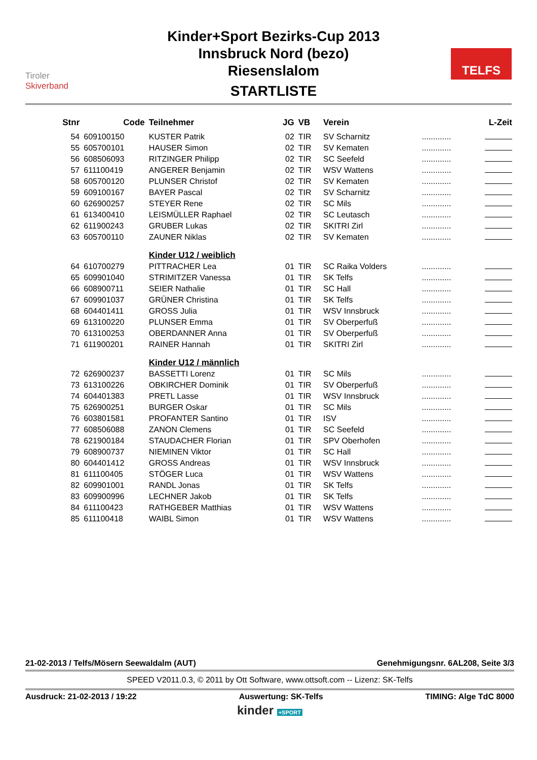Tiroler
Skiverband
Kinder+Sport Bezirks-Cup 2013
Innsbruck Nord (bezo)
Riesenslalom
STARTLISTE
TELFS
| Stnr | Code | Teilnehmer | JG | VB | Verein | | L-Zeit |
| --- | --- | --- | --- | --- | --- | --- | --- |
| 54 | 609100150 | KUSTER Patrik | 02 | TIR | SV Scharnitz | ............. | |
| 55 | 605700101 | HAUSER Simon | 02 | TIR | SV Kematen | ............. | |
| 56 | 608506093 | RITZINGER Philipp | 02 | TIR | SC Seefeld | ............. | |
| 57 | 611100419 | ANGERER Benjamin | 02 | TIR | WSV Wattens | ............. | |
| 58 | 605700120 | PLUNSER Christof | 02 | TIR | SV Kematen | ............. | |
| 59 | 609100167 | BAYER Pascal | 02 | TIR | SV Scharnitz | ............. | |
| 60 | 626900257 | STEYER Rene | 02 | TIR | SC Mils | ............. | |
| 61 | 613400410 | LEISMÜLLER Raphael | 02 | TIR | SC Leutasch | ............. | |
| 62 | 611900243 | GRUBER Lukas | 02 | TIR | SKITRI Zirl | ............. | |
| 63 | 605700110 | ZAUNER Niklas | 02 | TIR | SV Kematen | ............. | |
| | | Kinder U12 / weiblich | | | | | |
| 64 | 610700279 | PITTRACHER Lea | 01 | TIR | SC Raika Volders | ............. | |
| 65 | 609901040 | STRIMITZER Vanessa | 01 | TIR | SK Telfs | ............. | |
| 66 | 608900711 | SEIER Nathalie | 01 | TIR | SC Hall | ............. | |
| 67 | 609901037 | GRÜNER Christina | 01 | TIR | SK Telfs | ............. | |
| 68 | 604401411 | GROSS Julia | 01 | TIR | WSV Innsbruck | ............. | |
| 69 | 613100220 | PLUNSER Emma | 01 | TIR | SV Oberperfuß | ............. | |
| 70 | 613100253 | OBERDANNER Anna | 01 | TIR | SV Oberperfuß | ............. | |
| 71 | 611900201 | RAINER Hannah | 01 | TIR | SKITRI Zirl | ............. | |
| | | Kinder U12 / männlich | | | | | |
| 72 | 626900237 | BASSETTI Lorenz | 01 | TIR | SC Mils | ............. | |
| 73 | 613100226 | OBKIRCHER Dominik | 01 | TIR | SV Oberperfuß | ............. | |
| 74 | 604401383 | PRETL Lasse | 01 | TIR | WSV Innsbruck | ............. | |
| 75 | 626900251 | BURGER Oskar | 01 | TIR | SC Mils | ............. | |
| 76 | 603801581 | PROFANTER Santino | 01 | TIR | ISV | ............. | |
| 77 | 608506088 | ZANON Clemens | 01 | TIR | SC Seefeld | ............. | |
| 78 | 621900184 | STAUDACHER Florian | 01 | TIR | SPV Oberhofen | ............. | |
| 79 | 608900737 | NIEMINEN Viktor | 01 | TIR | SC Hall | ............. | |
| 80 | 604401412 | GROSS Andreas | 01 | TIR | WSV Innsbruck | ............. | |
| 81 | 611100405 | STÖGER Luca | 01 | TIR | WSV Wattens | ............. | |
| 82 | 609901001 | RANDL Jonas | 01 | TIR | SK Telfs | ............. | |
| 83 | 609900996 | LECHNER Jakob | 01 | TIR | SK Telfs | ............. | |
| 84 | 611100423 | RATHGEBER Matthias | 01 | TIR | WSV Wattens | ............. | |
| 85 | 611100418 | WAIBL Simon | 01 | TIR | WSV Wattens | ............. | |
21-02-2013 / Telfs/Mösern Seewaldalm (AUT) Genehmigungsnr. 6AL208, Seite 3/3
SPEED V2011.0.3, © 2011 by Ott Software, www.ottsoft.com -- Lizenz: SK-Telfs
Ausdruck: 21-02-2013 / 19:22 Auswertung: SK-Telfs TIMING: Alge TdC 8000
kinder +SPORT